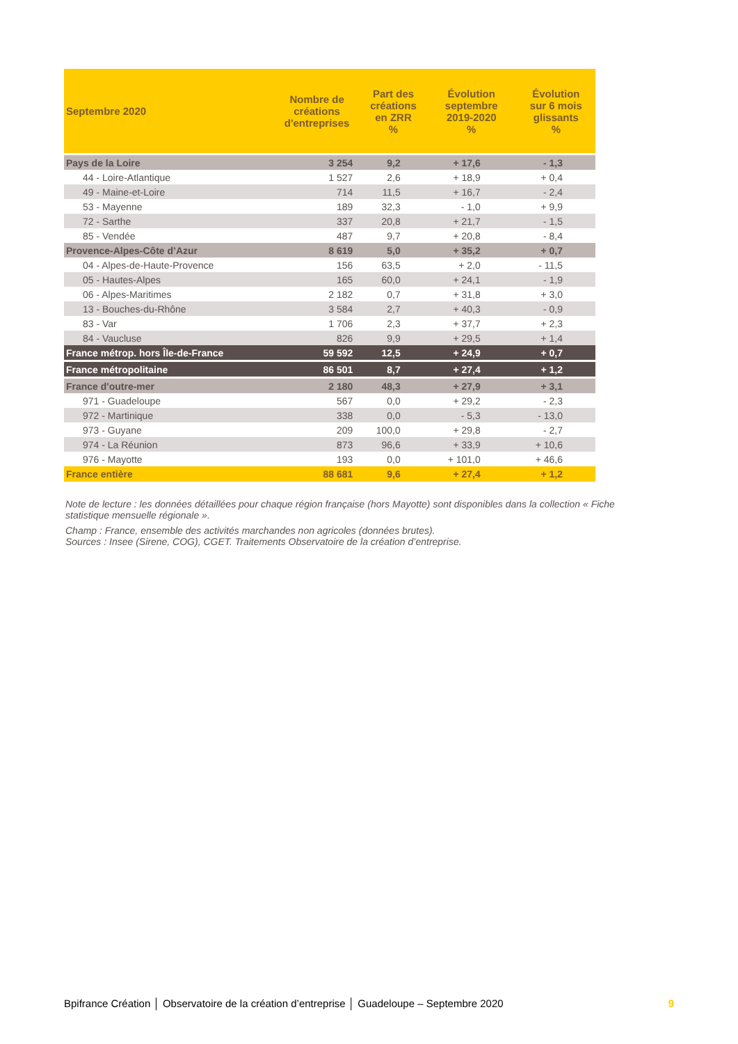| Septembre 2020 | Nombre de créations d'entreprises | Part des créations en ZRR % | Évolution septembre 2019-2020 % | Évolution sur 6 mois glissants % |
| --- | --- | --- | --- | --- |
| Pays de la Loire | 3 254 | 9,2 | + 17,6 | - 1,3 |
| 44 - Loire-Atlantique | 1 527 | 2,6 | + 18,9 | + 0,4 |
| 49 - Maine-et-Loire | 714 | 11,5 | + 16,7 | - 2,4 |
| 53 - Mayenne | 189 | 32,3 | - 1,0 | + 9,9 |
| 72 - Sarthe | 337 | 20,8 | + 21,7 | - 1,5 |
| 85 - Vendée | 487 | 9,7 | + 20,8 | - 8,4 |
| Provence-Alpes-Côte d’Azur | 8 619 | 5,0 | + 35,2 | + 0,7 |
| 04 - Alpes-de-Haute-Provence | 156 | 63,5 | + 2,0 | - 11,5 |
| 05 - Hautes-Alpes | 165 | 60,0 | + 24,1 | - 1,9 |
| 06 - Alpes-Maritimes | 2 182 | 0,7 | + 31,8 | + 3,0 |
| 13 - Bouches-du-Rhône | 3 584 | 2,7 | + 40,3 | - 0,9 |
| 83 - Var | 1 706 | 2,3 | + 37,7 | + 2,3 |
| 84 - Vaucluse | 826 | 9,9 | + 29,5 | + 1,4 |
| France métrop. hors Île-de-France | 59 592 | 12,5 | + 24,9 | + 0,7 |
| France métropolitaine | 86 501 | 8,7 | + 27,4 | + 1,2 |
| France d'outre-mer | 2 180 | 48,3 | + 27,9 | + 3,1 |
| 971 - Guadeloupe | 567 | 0,0 | + 29,2 | - 2,3 |
| 972 - Martinique | 338 | 0,0 | - 5,3 | - 13,0 |
| 973 - Guyane | 209 | 100,0 | + 29,8 | - 2,7 |
| 974 - La Réunion | 873 | 96,6 | + 33,9 | + 10,6 |
| 976 - Mayotte | 193 | 0,0 | + 101,0 | + 46,6 |
| France entière | 88 681 | 9,6 | + 27,4 | + 1,2 |
Note de lecture : les données détaillées pour chaque région française (hors Mayotte) sont disponibles dans la collection « Fiche statistique mensuelle régionale ».
Champ : France, ensemble des activités marchandes non agricoles (données brutes).
Sources : Insee (Sirene, COG), CGET. Traitements Observatoire de la création d’entreprise.
Bpifrance Création │ Observatoire de la création d’entreprise │ Guadeloupe – Septembre 2020 9